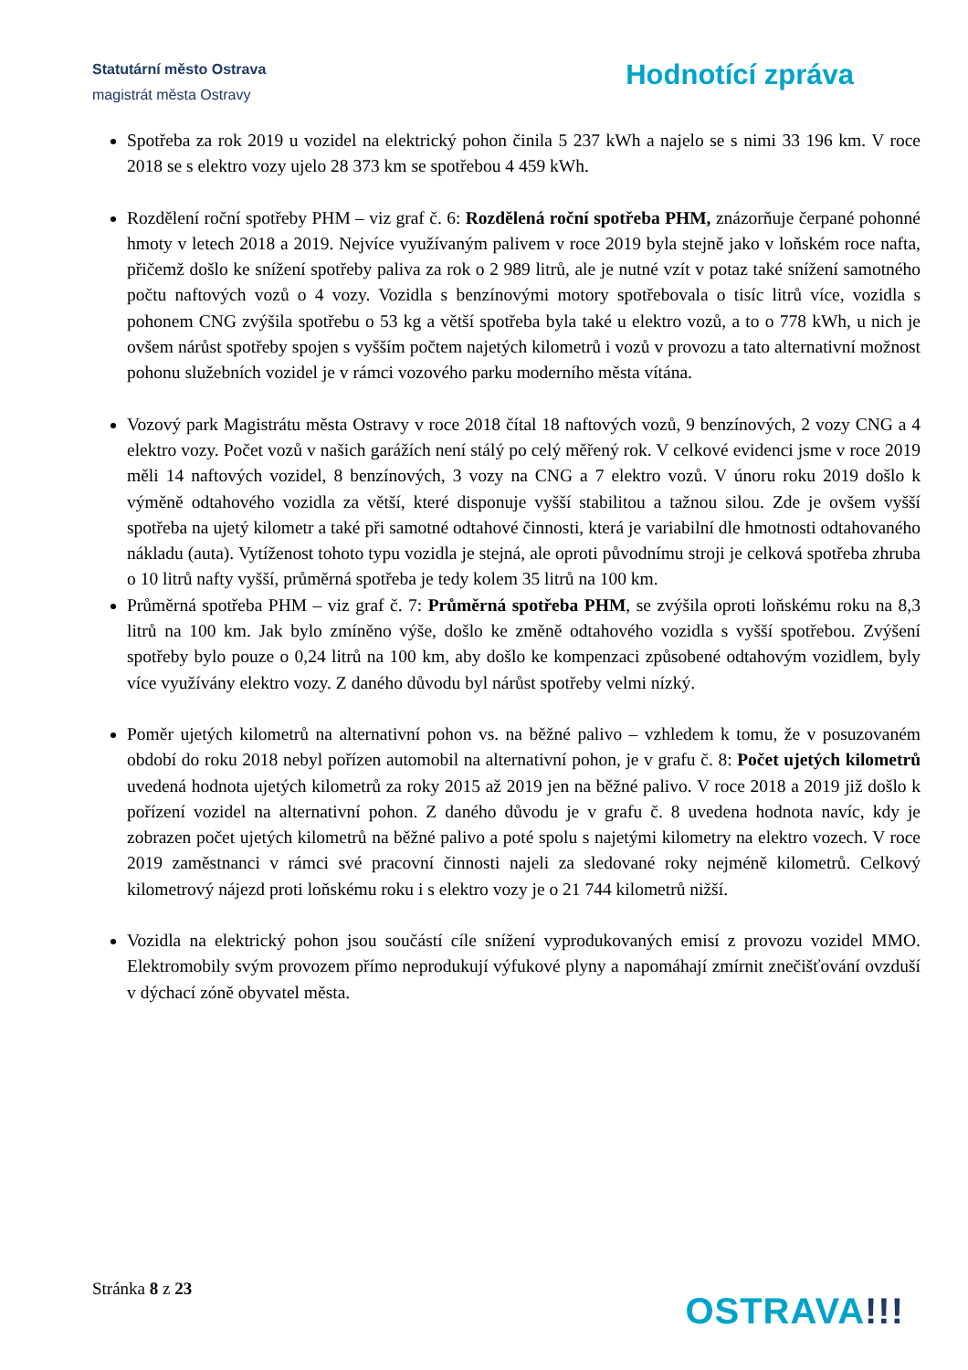Statutární město Ostrava
magistrát města Ostravy
Hodnotící zpráva
Spotřeba za rok 2019 u vozidel na elektrický pohon činila 5 237 kWh a najelo se s nimi 33 196 km. V roce 2018 se s elektro vozy ujelo 28 373 km se spotřebou 4 459 kWh.
Rozdělení roční spotřeby PHM – viz graf č. 6: Rozdělená roční spotřeba PHM, znázorňuje čerpané pohonné hmoty v letech 2018 a 2019. Nejvíce využívaným palivem v roce 2019 byla stejně jako v loňském roce nafta, přičemž došlo ke snížení spotřeby paliva za rok o 2 989 litrů, ale je nutné vzít v potaz také snížení samotného počtu naftových vozů o 4 vozy. Vozidla s benzínovými motory spotřebovala o tisíc litrů více, vozidla s pohonem CNG zvýšila spotřebu o 53 kg a větší spotřeba byla také u elektro vozů, a to o 778 kWh, u nich je ovšem nárůst spotřeby spojen s vyšším počtem najetých kilometrů i vozů v provozu a tato alternativní možnost pohonu služebních vozidel je v rámci vozového parku moderního města vítána.
Vozový park Magistrátu města Ostravy v roce 2018 čítal 18 naftových vozů, 9 benzínových, 2 vozy CNG a 4 elektro vozy. Počet vozů v našich garážích není stálý po celý měřený rok. V celkové evidenci jsme v roce 2019 měli 14 naftových vozidel, 8 benzínových, 3 vozy na CNG a 7 elektro vozů. V únoru roku 2019 došlo k výměně odtahového vozidla za větší, které disponuje vyšší stabilitou a tažnou silou. Zde je ovšem vyšší spotřeba na ujetý kilometr a také při samotné odtahové činnosti, která je variabilní dle hmotnosti odtahovaného nákladu (auta). Vytíženost tohoto typu vozidla je stejná, ale oproti původnímu stroji je celková spotřeba zhruba o 10 litrů nafty vyšší, průměrná spotřeba je tedy kolem 35 litrů na 100 km.
Průměrná spotřeba PHM – viz graf č. 7: Průměrná spotřeba PHM, se zvýšila oproti loňskému roku na 8,3 litrů na 100 km. Jak bylo zmíněno výše, došlo ke změně odtahového vozidla s vyšší spotřebou. Zvýšení spotřeby bylo pouze o 0,24 litrů na 100 km, aby došlo ke kompenzaci způsobené odtahovým vozidlem, byly více využívány elektro vozy. Z daného důvodu byl nárůst spotřeby velmi nízký.
Poměr ujetých kilometrů na alternativní pohon vs. na běžné palivo – vzhledem k tomu, že v posuzovaném období do roku 2018 nebyl pořízen automobil na alternativní pohon, je v grafu č. 8: Počet ujetých kilometrů uvedená hodnota ujetých kilometrů za roky 2015 až 2019 jen na běžné palivo. V roce 2018 a 2019 již došlo k pořízení vozidel na alternativní pohon. Z daného důvodu je v grafu č. 8 uvedena hodnota navíc, kdy je zobrazen počet ujetých kilometrů na běžné palivo a poté spolu s najetými kilometry na elektro vozech. V roce 2019 zaměstnanci v rámci své pracovní činnosti najeli za sledované roky nejméně kilometrů. Celkový kilometrový nájezd proti loňskému roku i s elektro vozy je o 21 744 kilometrů nižší.
Vozidla na elektrický pohon jsou součástí cíle snížení vyprodukovaných emisí z provozu vozidel MMO. Elektromobily svým provozem přímo neprodukují výfukové plyny a napomáhají zmírnit znečišťování ovzduší v dýchací zóně obyvatel města.
Stránka 8 z 23
OSTRAVA!!!